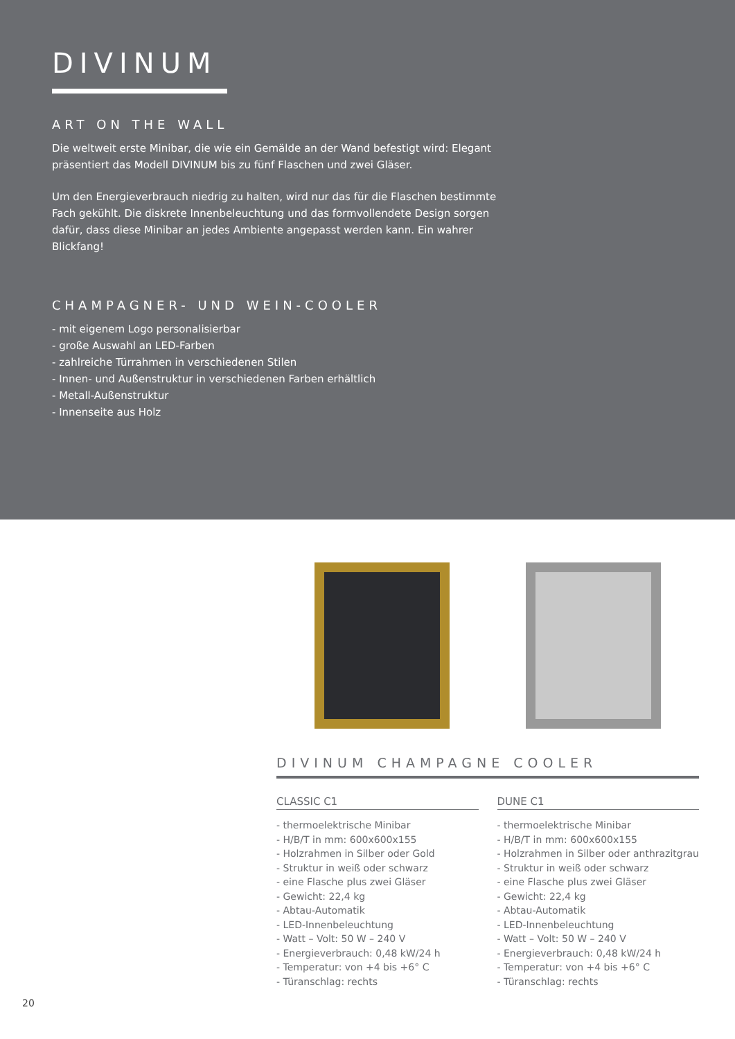DIVINUM
ART ON THE WALL
Die weltweit erste Minibar, die wie ein Gemälde an der Wand befestigt wird: Elegant präsentiert das Modell DIVINUM bis zu fünf Flaschen und zwei Gläser.
Um den Energieverbrauch niedrig zu halten, wird nur das für die Flaschen bestimmte Fach gekühlt. Die diskrete Innenbeleuchtung und das formvollendete Design sorgen dafür, dass diese Minibar an jedes Ambiente angepasst werden kann. Ein wahrer Blickfang!
CHAMPAGNER- UND WEIN-COOLER
- mit eigenem Logo personalisierbar
- große Auswahl an LED-Farben
- zahlreiche Türrahmen in verschiedenen Stilen
- Innen- und Außenstruktur in verschiedenen Farben erhältlich
- Metall-Außenstruktur
- Innenseite aus Holz
DIVINUM CHAMPAGNE COOLER
CLASSIC C1
- thermoelektrische Minibar
- H/B/T in mm: 600x600x155
- Holzrahmen in Silber oder Gold
- Struktur in weiß oder schwarz
- eine Flasche plus zwei Gläser
- Gewicht: 22,4 kg
- Abtau-Automatik
- LED-Innenbeleuchtung
- Watt – Volt: 50 W – 240 V
- Energieverbrauch: 0,48 kW/24 h
- Temperatur: von +4 bis +6° C
- Türanschlag: rechts
DUNE C1
- thermoelektrische Minibar
- H/B/T in mm: 600x600x155
- Holzrahmen in Silber oder anthrazitgrau
- Struktur in weiß oder schwarz
- eine Flasche plus zwei Gläser
- Gewicht: 22,4 kg
- Abtau-Automatik
- LED-Innenbeleuchtung
- Watt – Volt: 50 W – 240 V
- Energieverbrauch: 0,48 kW/24 h
- Temperatur: von +4 bis +6° C
- Türanschlag: rechts
20